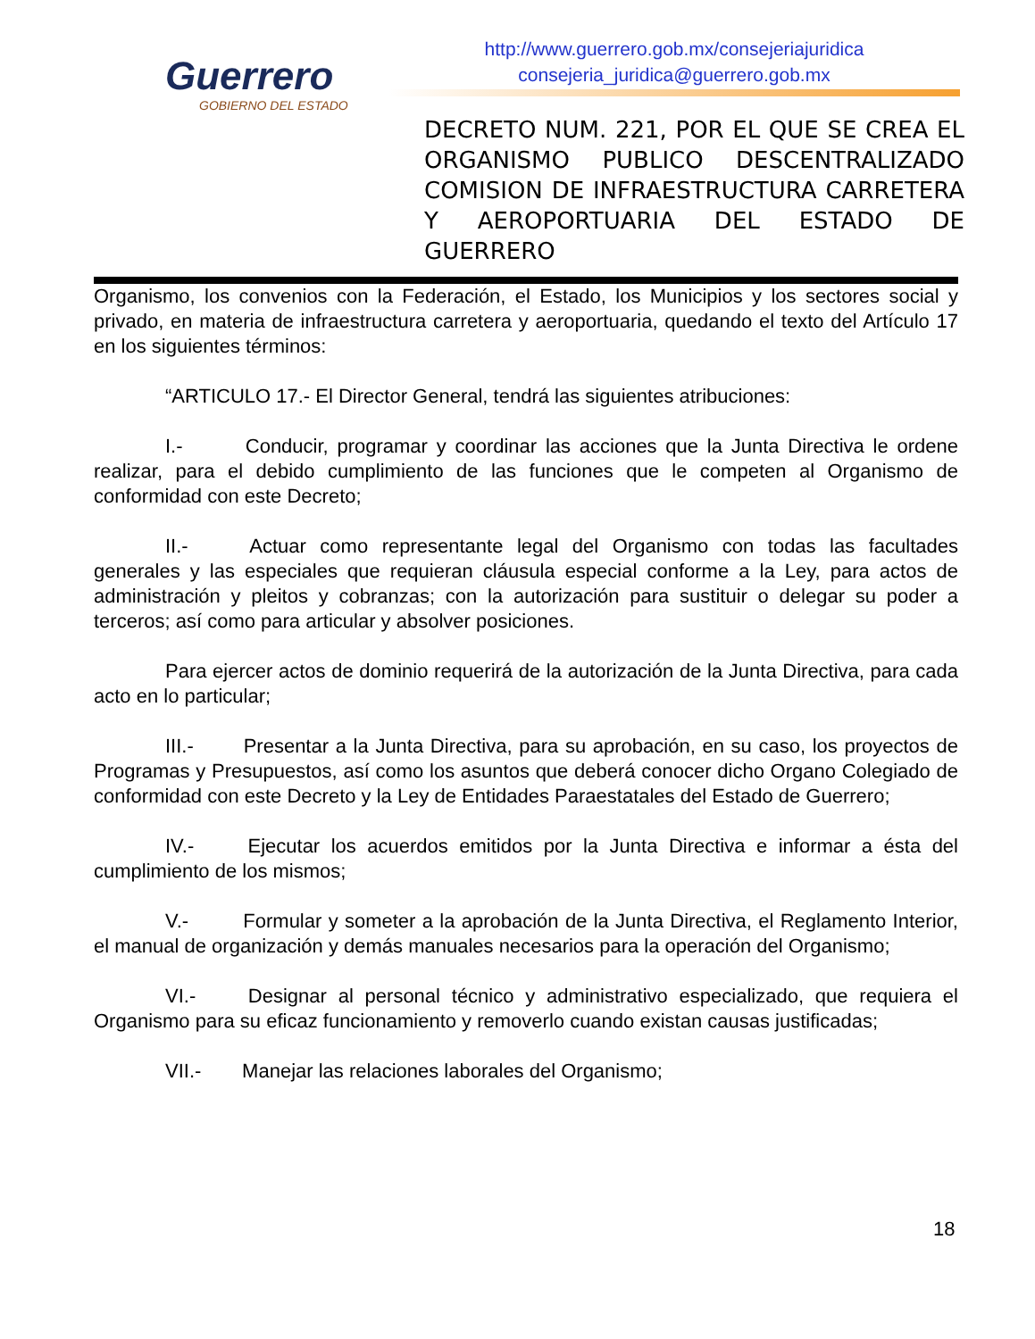Guerrero
GOBIERNO DEL ESTADO
http://www.guerrero.gob.mx/consejeriajuridica
consejeria_juridica@guerrero.gob.mx
DECRETO NUM. 221, POR EL QUE SE CREA EL ORGANISMO PUBLICO DESCENTRALIZADO COMISION DE INFRAESTRUCTURA CARRETERA Y AEROPORTUARIA DEL ESTADO DE GUERRERO
Organismo, los convenios con la Federación, el Estado, los Municipios y los sectores social y privado, en materia de infraestructura carretera y aeroportuaria, quedando el texto del Artículo 17 en los siguientes términos:
“ARTICULO 17.- El Director General, tendrá las siguientes atribuciones:
I.- Conducir, programar y coordinar las acciones que la Junta Directiva le ordene realizar, para el debido cumplimiento de las funciones que le competen al Organismo de conformidad con este Decreto;
II.- Actuar como representante legal del Organismo con todas las facultades generales y las especiales que requieran cláusula especial conforme a la Ley, para actos de administración y pleitos y cobranzas; con la autorización para sustituir o delegar su poder a terceros; así como para articular y absolver posiciones.
Para ejercer actos de dominio requerirá de la autorización de la Junta Directiva, para cada acto en lo particular;
III.- Presentar a la Junta Directiva, para su aprobación, en su caso, los proyectos de Programas y Presupuestos, así como los asuntos que deberá conocer dicho Organo Colegiado de conformidad con este Decreto y la Ley de Entidades Paraestatales del Estado de Guerrero;
IV.- Ejecutar los acuerdos emitidos por la Junta Directiva e informar a ésta del cumplimiento de los mismos;
V.- Formular y someter a la aprobación de la Junta Directiva, el Reglamento Interior, el manual de organización y demás manuales necesarios para la operación del Organismo;
VI.- Designar al personal técnico y administrativo especializado, que requiera el Organismo para su eficaz funcionamiento y removerlo cuando existan causas justificadas;
VII.- Manejar las relaciones laborales del Organismo;
18